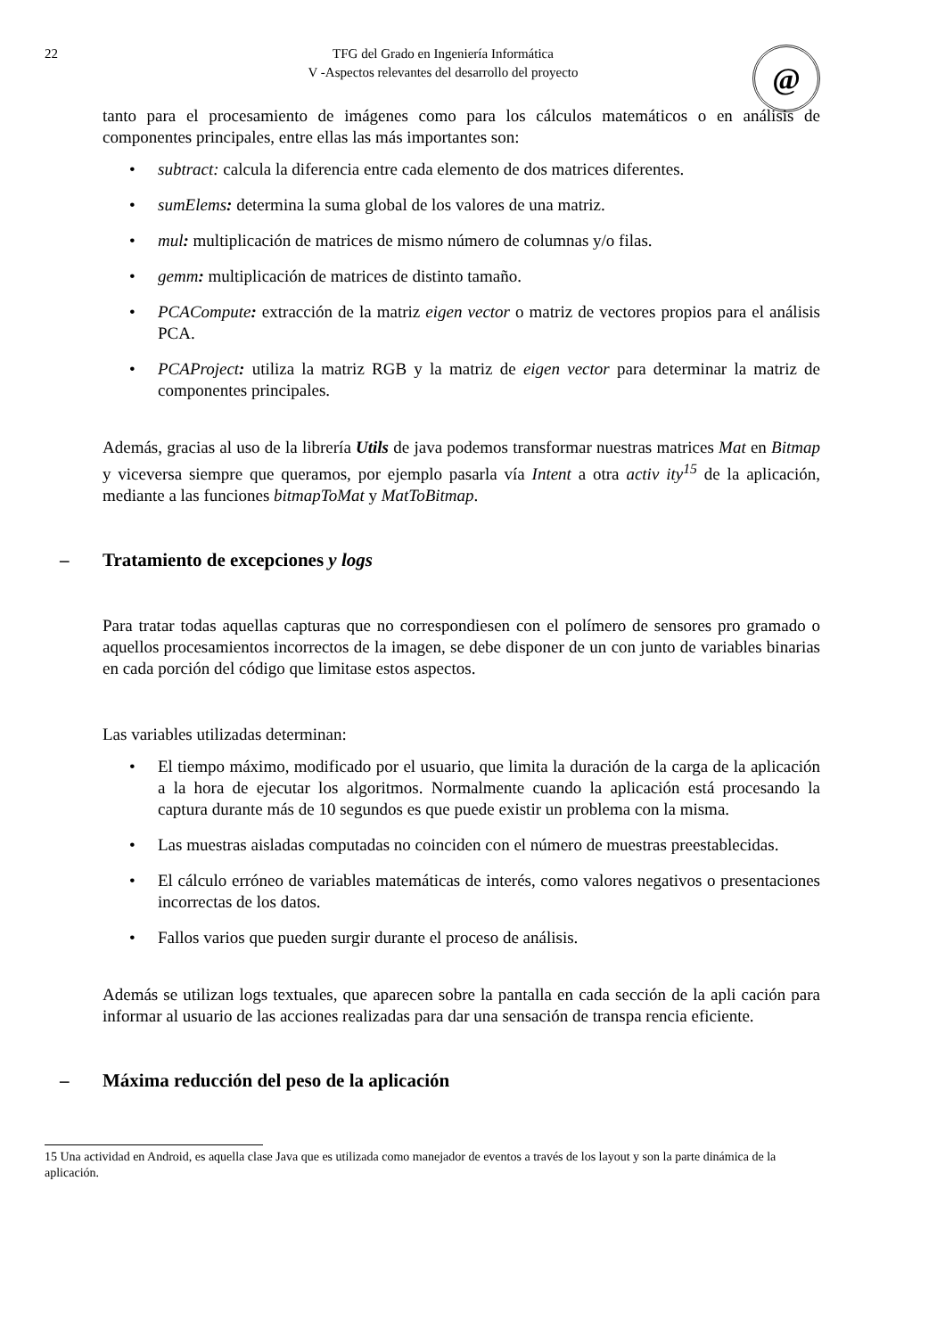22 TFG del Grado en Ingeniería Informática
V -Aspectos relevantes del desarrollo del proyecto
@
tanto para el procesamiento de imágenes como para los cálculos matemáticos o en análisis de componentes principales, entre ellas las más importantes son:
• subtract: calcula la diferencia entre cada elemento de dos matrices diferentes.
• sumElems: determina la suma global de los valores de una matriz.
• mul: multiplicación de matrices de mismo número de columnas y/o filas.
• gemm: multiplicación de matrices de distinto tamaño.
• PCACompute: extracción de la matriz eigen vector o matriz de vectores propios para el análisis PCA.
• PCAProject: utiliza la matriz RGB y la matriz de eigen vector para determinar la matriz de componentes principales.
Además, gracias al uso de la librería Utils de java podemos transformar nuestras matrices Mat en Bitmap y viceversa siempre que queramos, por ejemplo pasarla vía Intent a otra activ ity<sup>15</sup> de la aplicación, mediante a las funciones bitmapToMat y MatToBitmap.
– Tratamiento de excepciones y logs
Para tratar todas aquellas capturas que no correspondiesen con el polímero de sensores pro gramado o aquellos procesamientos incorrectos de la imagen, se debe disponer de un con junto de variables binarias en cada porción del código que limitase estos aspectos.
Las variables utilizadas determinan:
• El tiempo máximo, modificado por el usuario, que limita la duración de la carga de la aplicación a la hora de ejecutar los algoritmos. Normalmente cuando la aplicación está procesando la captura durante más de 10 segundos es que puede existir un problema con la misma.
• Las muestras aisladas computadas no coinciden con el número de muestras preestablecidas.
• El cálculo erróneo de variables matemáticas de interés, como valores negativos o presentaciones incorrectas de los datos.
• Fallos varios que pueden surgir durante el proceso de análisis.
Además se utilizan logs textuales, que aparecen sobre la pantalla en cada sección de la apli cación para informar al usuario de las acciones realizadas para dar una sensación de transpa rencia eficiente.
– Máxima reducción del peso de la aplicación
15 Una actividad en Android, es aquella clase Java que es utilizada como manejador de eventos a través de los layout y son la parte dinámica de la aplicación.